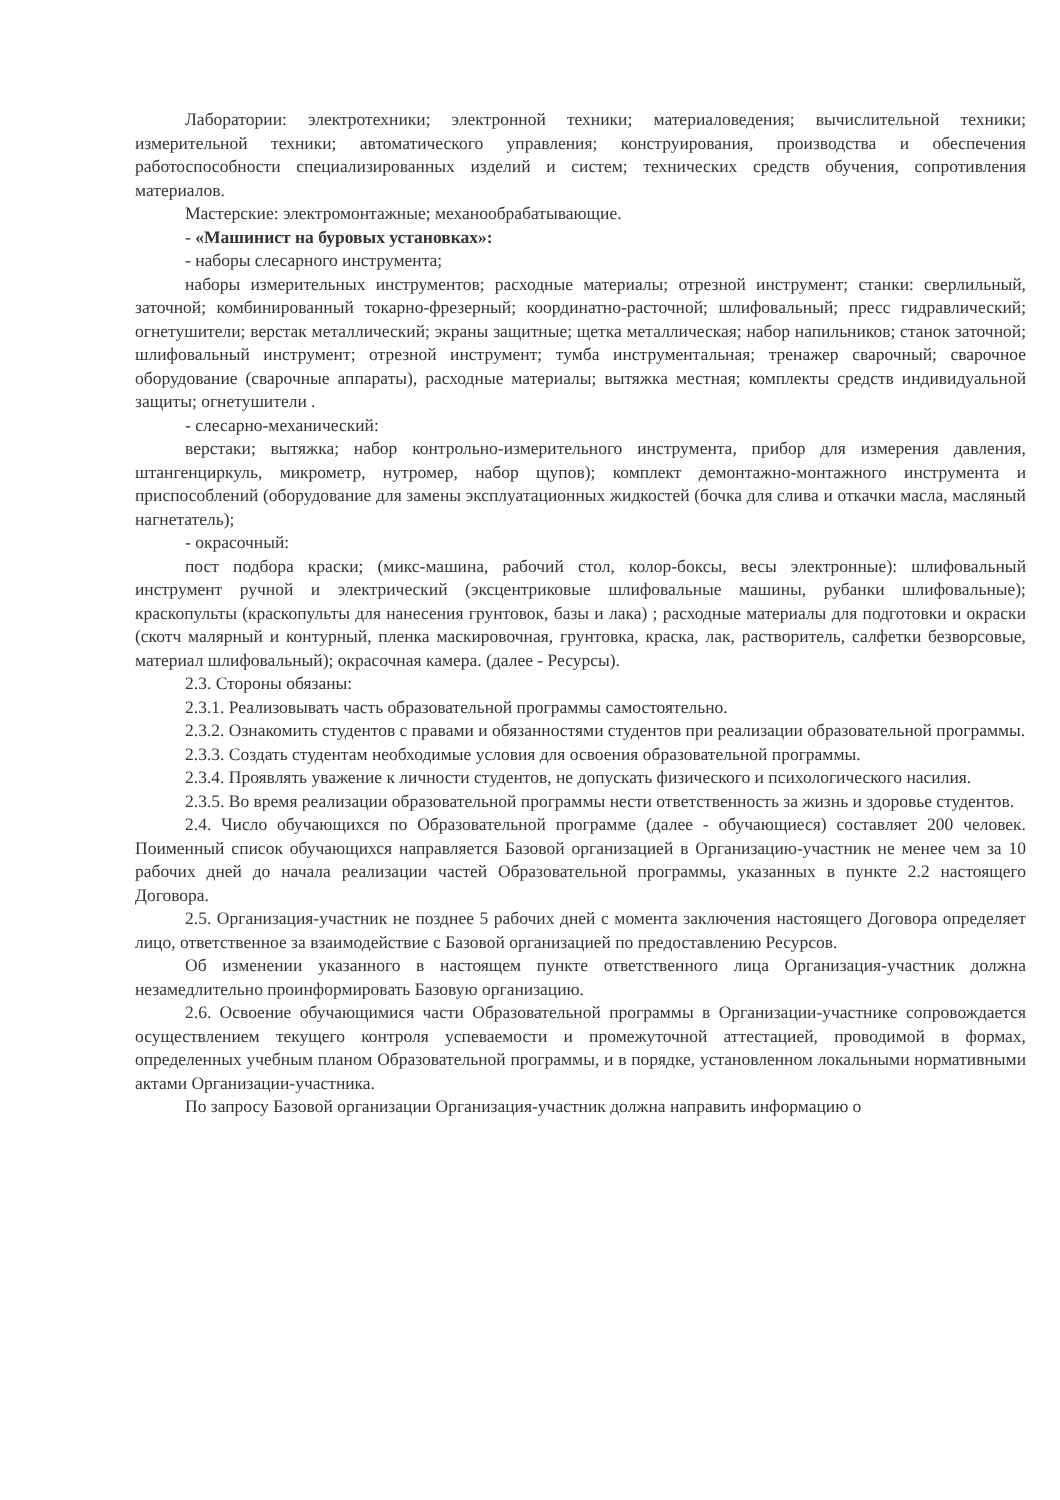Лаборатории: электротехники; электронной техники; материаловедения; вычислительной техники; измерительной техники; автоматического управления; конструирования, производства и обеспечения работоспособности специализированных изделий и систем; технических средств обучения, сопротивления материалов.
Мастерские: электромонтажные; механообрабатывающие.
- «Машинист на буровых установках»:
- наборы слесарного инструмента;
наборы измерительных инструментов; расходные материалы; отрезной инструмент; станки: сверлильный, заточной; комбинированный токарно-фрезерный; координатно-расточной; шлифовальный; пресс гидравлический; огнетушители; верстак металлический; экраны защитные; щетка металлическая; набор напильников; станок заточной; шлифовальный инструмент; отрезной инструмент; тумба инструментальная; тренажер сварочный; сварочное оборудование (сварочные аппараты), расходные материалы; вытяжка местная; комплекты средств индивидуальной защиты; огнетушители .
- слесарно-механический:
верстаки; вытяжка; набор контрольно-измерительного инструмента, прибор для измерения давления, штангенциркуль, микрометр, нутромер, набор щупов); комплект демонтажно-монтажного инструмента и приспособлений (оборудование для замены эксплуатационных жидкостей (бочка для слива и откачки масла, масляный нагнетатель);
- окрасочный:
пост подбора краски; (микс-машина, рабочий стол, колор-боксы, весы электронные): шлифовальный инструмент ручной и электрический (эксцентриковые шлифовальные машины, рубанки шлифовальные); краскопульты (краскопульты для нанесения грунтовок, базы и лака) ; расходные материалы для подготовки и окраски (скотч малярный и контурный, пленка маскировочная, грунтовка, краска, лак, растворитель, салфетки безворсовые, материал шлифовальный); окрасочная камера. (далее - Ресурсы).
2.3. Стороны обязаны:
2.3.1. Реализовывать часть образовательной программы самостоятельно.
2.3.2. Ознакомить студентов с правами и обязанностями студентов при реализации образовательной программы.
2.3.3. Создать студентам необходимые условия для освоения образовательной программы.
2.3.4. Проявлять уважение к личности студентов, не допускать физического и психологического насилия.
2.3.5. Во время реализации образовательной программы нести ответственность за жизнь и здоровье студентов.
2.4. Число обучающихся по Образовательной программе (далее - обучающиеся) составляет 200 человек. Поименный список обучающихся направляется Базовой организацией в Организацию-участник не менее чем за 10 рабочих дней до начала реализации частей Образовательной программы, указанных в пункте 2.2 настоящего Договора.
2.5. Организация-участник не позднее 5 рабочих дней с момента заключения настоящего Договора определяет лицо, ответственное за взаимодействие с Базовой организацией по предоставлению Ресурсов.
Об изменении указанного в настоящем пункте ответственного лица Организация-участник должна незамедлительно проинформировать Базовую организацию.
2.6. Освоение обучающимися части Образовательной программы в Организации-участнике сопровождается осуществлением текущего контроля успеваемости и промежуточной аттестацией, проводимой в формах, определенных учебным планом Образовательной программы, и в порядке, установленном локальными нормативными актами Организации-участника.
По запросу Базовой организации Организация-участник должна направить информацию о